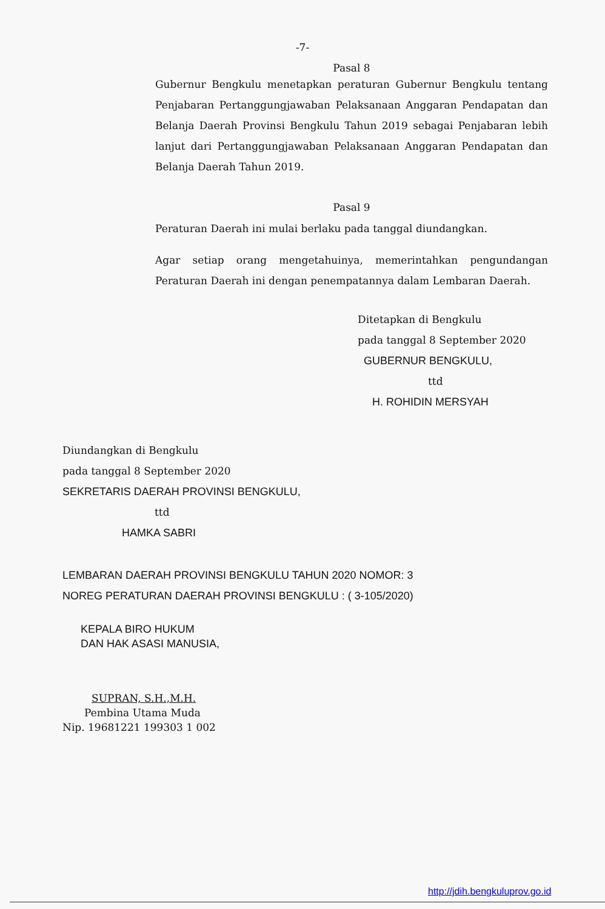-7-
Pasal 8
Gubernur Bengkulu menetapkan peraturan Gubernur Bengkulu tentang Penjabaran Pertanggungjawaban Pelaksanaan Anggaran Pendapatan dan Belanja Daerah Provinsi Bengkulu Tahun 2019 sebagai Penjabaran lebih lanjut dari Pertanggungjawaban Pelaksanaan Anggaran Pendapatan dan Belanja Daerah Tahun 2019.
Pasal 9
Peraturan Daerah ini mulai berlaku pada tanggal diundangkan.
Agar setiap orang mengetahuinya, memerintahkan pengundangan Peraturan Daerah ini dengan penempatannya dalam Lembaran Daerah.
Ditetapkan di Bengkulu
pada tanggal 8 September 2020
GUBERNUR BENGKULU,
ttd
H. ROHIDIN MERSYAH
Diundangkan di Bengkulu
pada tanggal 8 September 2020
SEKRETARIS DAERAH PROVINSI BENGKULU,
ttd
HAMKA SABRI
LEMBARAN DAERAH PROVINSI BENGKULU TAHUN 2020 NOMOR: 3
NOREG PERATURAN DAERAH PROVINSI BENGKULU : ( 3-105/2020)
KEPALA BIRO HUKUM
DAN HAK ASASI MANUSIA,
SUPRAN, S.H.,M.H.
Pembina Utama Muda
Nip. 19681221 199303 1 002
http://jdih.bengkuluprov.go.id